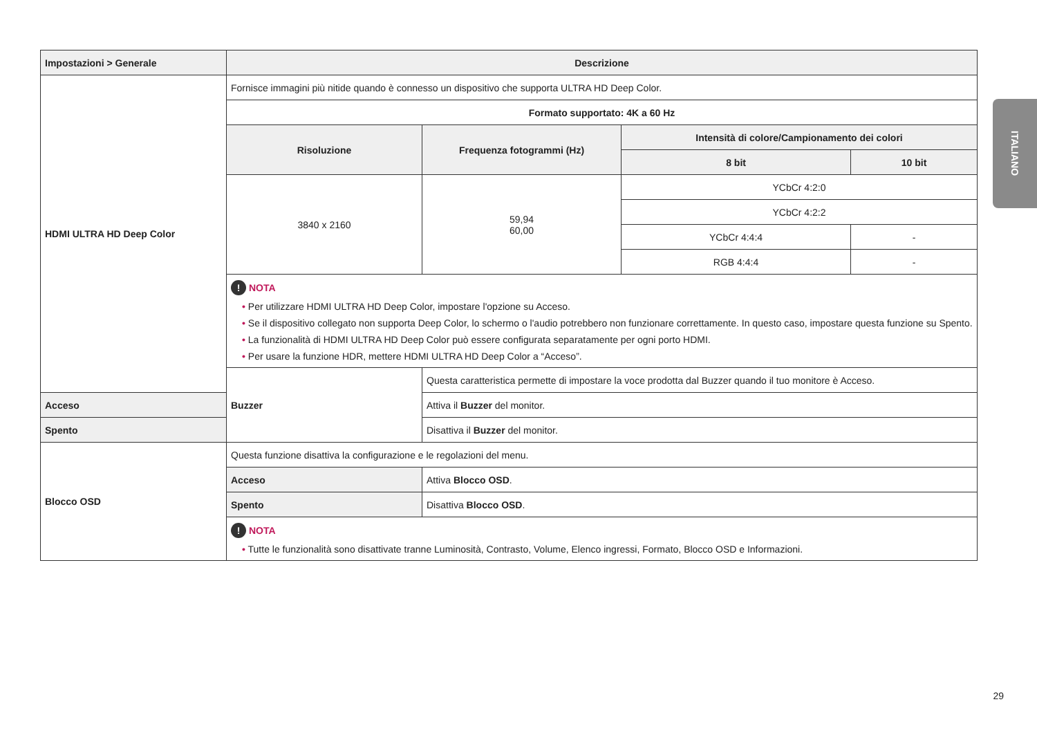ITALIANO
| Impostazioni > Generale | Descrizione | | | |
| --- | --- | --- | --- | --- |
| HDMI ULTRA HD Deep Color | Fornisce immagini più nitide quando è connesso un dispositivo che supporta ULTRA HD Deep Color. | | | |
| | Formato supportato: 4K a 60 Hz | | | |
| | Risoluzione | Frequenza fotogrammi (Hz) | Intensità di colore/Campionamento dei colori | |
| | | | 8 bit | 10 bit |
| | 3840 x 2160 | 59,94 60,00 | YCbCr 4:2:0 | |
| | | | YCbCr 4:2:2 | |
| | | | YCbCr 4:4:4 | - |
| | | | RGB 4:4:4 | - |
| | ! NOTA • Per utilizzare HDMI ULTRA HD Deep Color, impostare l'opzione su Acceso. • Se il dispositivo collegato non supporta Deep Color, lo schermo o l'audio potrebbero non funzionare correttamente. In questo caso, impostare questa funzione su Spento. • La funzionalità di HDMI ULTRA HD Deep Color può essere configurata separatamente per ogni porto HDMI. • Per usare la funzione HDR, mettere HDMI ULTRA HD Deep Color a “Acceso”. | | | |
| | Buzzer | Questa caratteristica permette di impostare la voce prodotta dal Buzzer quando il tuo monitore è Acceso. | | |
| Acceso | | Attiva il Buzzer del monitor. | | |
| Spento | | Disattiva il Buzzer del monitor. | | |
| Blocco OSD | Questa funzione disattiva la configurazione e le regolazioni del menu. | | | |
| | Acceso | Attiva Blocco OSD . | | |
| | Spento | Disattiva Blocco OSD . | | |
| | ! NOTA • Tutte le funzionalità sono disattivate tranne Luminosità, Contrasto, Volume, Elenco ingressi, Formato, Blocco OSD e Informazioni. | | | |
29